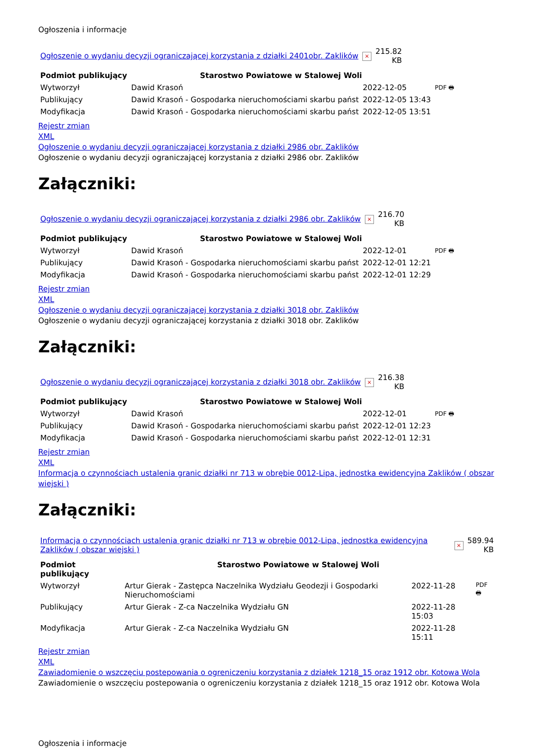Ogłoszenia i informacje
| Ogłoszenie o wydaniu decyzji ograniczającej korzystania z działki 2401obr. Zaklików | × | 215.82 KB |
| Podmiot publikujący | Starostwo Powiatowe w Stalowej Woli | | |
| Wytworzył | Dawid Krasoń | 2022-12-05 | PDF 🖶 |
| Publikujący | Dawid Krasoń - Gospodarka nieruchomościami skarbu państ | 2022-12-05 13:43 | |
| Modyfikacja | Dawid Krasoń - Gospodarka nieruchomościami skarbu państ | 2022-12-05 13:51 | |
Rejestr zmian
XML
Ogłoszenie o wydaniu decyzji ograniczającej korzystania z działki 2986 obr. Zaklików
Ogłoszenie o wydaniu decyzji ograniczającej korzystania z działki 2986 obr. Zaklików
Załączniki:
| Ogłoszenie o wydaniu decyzji ograniczającej korzystania z działki 2986 obr. Zaklików | × | 216.70 KB |
| Podmiot publikujący | Starostwo Powiatowe w Stalowej Woli | | |
| Wytworzył | Dawid Krasoń | 2022-12-01 | PDF 🖶 |
| Publikujący | Dawid Krasoń - Gospodarka nieruchomościami skarbu państ | 2022-12-01 12:21 | |
| Modyfikacja | Dawid Krasoń - Gospodarka nieruchomościami skarbu państ | 2022-12-01 12:29 | |
Rejestr zmian
XML
Ogłoszenie o wydaniu decyzji ograniczającej korzystania z działki 3018 obr. Zaklików
Ogłoszenie o wydaniu decyzji ograniczającej korzystania z działki 3018 obr. Zaklików
Załączniki:
| Ogłoszenie o wydaniu decyzji ograniczającej korzystania z działki 3018 obr. Zaklików | × | 216.38 KB |
| Podmiot publikujący | Starostwo Powiatowe w Stalowej Woli | | |
| Wytworzył | Dawid Krasoń | 2022-12-01 | PDF 🖶 |
| Publikujący | Dawid Krasoń - Gospodarka nieruchomościami skarbu państ | 2022-12-01 12:23 | |
| Modyfikacja | Dawid Krasoń - Gospodarka nieruchomościami skarbu państ | 2022-12-01 12:31 | |
Rejestr zmian
XML
Informacja o czynnościach ustalenia granic działki nr 713 w obrębie 0012-Lipa, jednostka ewidencyjna Zaklików ( obszar wiejski )
Załączniki:
| Informacja o czynnościach ustalenia granic działki nr 713 w obrębie 0012-Lipa, jednostka ewidencyjna Zaklików ( obszar wiejski ) | × | 589.94 KB |
| Podmiot publikujący | Starostwo Powiatowe w Stalowej Woli | | |
| Wytworzył | Artur Gierak - Zastępca Naczelnika Wydziału Geodezji i Gospodarki Nieruchomościami | 2022-11-28 | PDF 🖶 |
| Publikujący | Artur Gierak - Z-ca Naczelnika Wydziału GN | 2022-11-28 15:03 | |
| Modyfikacja | Artur Gierak - Z-ca Naczelnika Wydziału GN | 2022-11-28 15:11 | |
Rejestr zmian
XML
Zawiadomienie o wszczęciu postepowania o ogreniczeniu korzystania z działek 1218_15 oraz 1912 obr. Kotowa Wola
Zawiadomienie o wszczęciu postepowania o ogreniczeniu korzystania z działek 1218_15 oraz 1912 obr. Kotowa Wola
Ogłoszenia i informacje